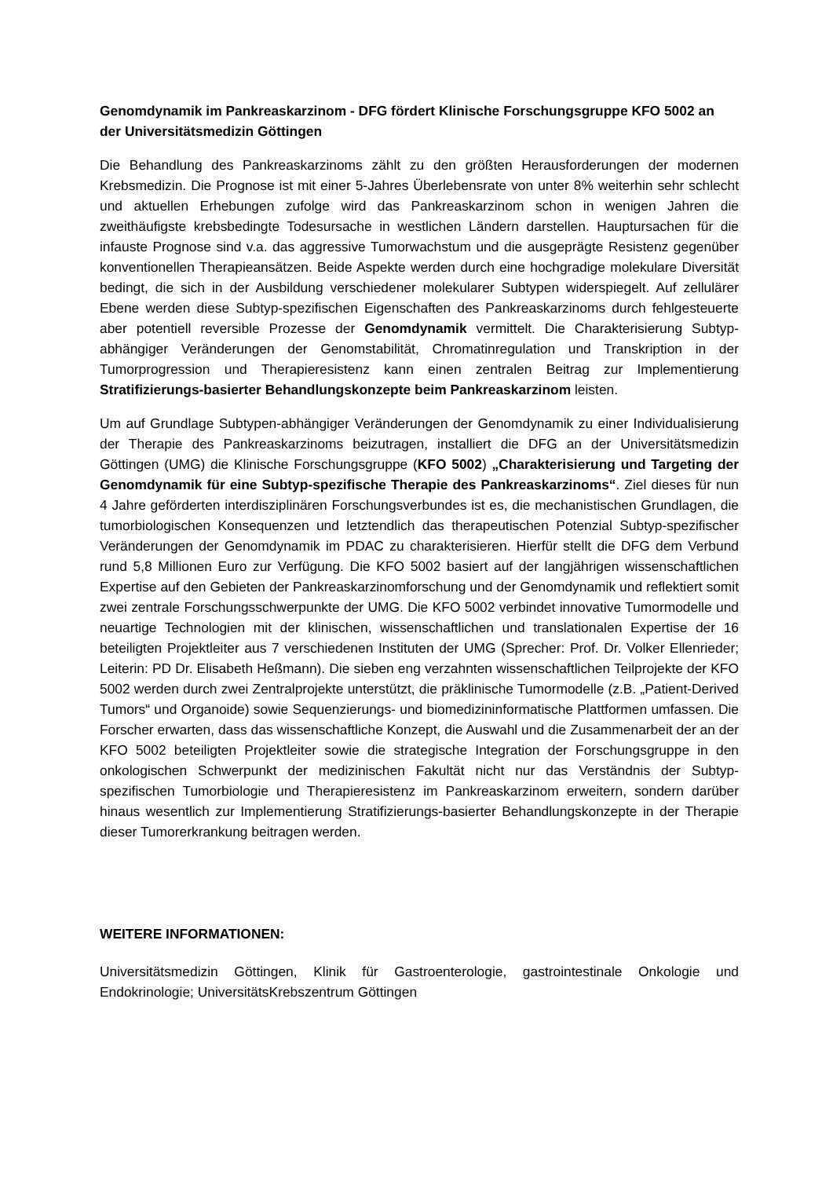Genomdynamik im Pankreaskarzinom - DFG fördert Klinische Forschungsgruppe KFO 5002 an der Universitätsmedizin Göttingen
Die Behandlung des Pankreaskarzinoms zählt zu den größten Herausforderungen der modernen Krebsmedizin. Die Prognose ist mit einer 5-Jahres Überlebensrate von unter 8% weiterhin sehr schlecht und aktuellen Erhebungen zufolge wird das Pankreaskarzinom schon in wenigen Jahren die zweithäufigste krebsbedingte Todesursache in westlichen Ländern darstellen. Hauptursachen für die infauste Prognose sind v.a. das aggressive Tumorwachstum und die ausgeprägte Resistenz gegenüber konventionellen Therapieansätzen. Beide Aspekte werden durch eine hochgradige molekulare Diversität bedingt, die sich in der Ausbildung verschiedener molekularer Subtypen widerspiegelt. Auf zellulärer Ebene werden diese Subtyp-spezifischen Eigenschaften des Pankreaskarzinoms durch fehlgesteuerte aber potentiell reversible Prozesse der Genomdynamik vermittelt. Die Charakterisierung Subtyp-abhängiger Veränderungen der Genomstabilität, Chromatinregulation und Transkription in der Tumorprogression und Therapieresistenz kann einen zentralen Beitrag zur Implementierung Stratifizierungs-basierter Behandlungskonzepte beim Pankreaskarzinom leisten.
Um auf Grundlage Subtypen-abhängiger Veränderungen der Genomdynamik zu einer Individualisierung der Therapie des Pankreaskarzinoms beizutragen, installiert die DFG an der Universitätsmedizin Göttingen (UMG) die Klinische Forschungsgruppe (KFO 5002) „Charakterisierung und Targeting der Genomdynamik für eine Subtyp-spezifische Therapie des Pankreaskarzinoms“. Ziel dieses für nun 4 Jahre geförderten interdisziplinären Forschungsverbundes ist es, die mechanistischen Grundlagen, die tumorbiologischen Konsequenzen und letztendlich das therapeutischen Potenzial Subtyp-spezifischer Veränderungen der Genomdynamik im PDAC zu charakterisieren. Hierfür stellt die DFG dem Verbund rund 5,8 Millionen Euro zur Verfügung. Die KFO 5002 basiert auf der langjährigen wissenschaftlichen Expertise auf den Gebieten der Pankreaskarzinomforschung und der Genomdynamik und reflektiert somit zwei zentrale Forschungsschwerpunkte der UMG. Die KFO 5002 verbindet innovative Tumormodelle und neuartige Technologien mit der klinischen, wissenschaftlichen und translationalen Expertise der 16 beteiligten Projektleiter aus 7 verschiedenen Instituten der UMG (Sprecher: Prof. Dr. Volker Ellenrieder; Leiterin: PD Dr. Elisabeth Heßmann). Die sieben eng verzahnten wissenschaftlichen Teilprojekte der KFO 5002 werden durch zwei Zentralprojekte unterstützt, die präklinische Tumormodelle (z.B. „Patient-Derived Tumors“ und Organoide) sowie Sequenzierungs- und biomedizininformatische Plattformen umfassen. Die Forscher erwarten, dass das wissenschaftliche Konzept, die Auswahl und die Zusammenarbeit der an der KFO 5002 beteiligten Projektleiter sowie die strategische Integration der Forschungsgruppe in den onkologischen Schwerpunkt der medizinischen Fakultät nicht nur das Verständnis der Subtyp-spezifischen Tumorbiologie und Therapieresistenz im Pankreaskarzinom erweitern, sondern darüber hinaus wesentlich zur Implementierung Stratifizierungs-basierter Behandlungskonzepte in der Therapie dieser Tumorerkrankung beitragen werden.
WEITERE INFORMATIONEN:
Universitätsmedizin Göttingen, Klinik für Gastroenterologie, gastrointestinale Onkologie und Endokrinologie; UniversitätsKrebszentrum Göttingen